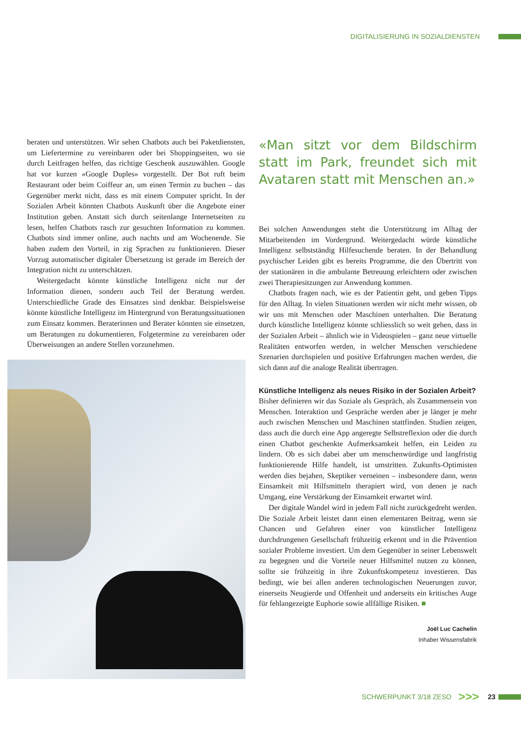DIGITALISIERUNG IN SOZIALDIENSTEN
beraten und unterstützen. Wir sehen Chatbots auch bei Paketdiensten, um Liefertermine zu vereinbaren oder bei Shoppingseiten, wo sie durch Leitfragen helfen, das richtige Geschenk auszuwählen. Google hat vor kurzen «Google Duples» vorgestellt. Der Bot ruft beim Restaurant oder beim Coiffeur an, um einen Termin zu buchen – das Gegenüber merkt nicht, dass es mit einem Computer spricht. In der Sozialen Arbeit könnten Chatbots Auskunft über die Angebote einer Institution geben. Anstatt sich durch seitenlange Internetseiten zu lesen, helfen Chatbots rasch zur gesuchten Information zu kommen. Chatbots sind immer online, auch nachts und am Wochenende. Sie haben zudem den Vorteil, in zig Sprachen zu funktionieren. Dieser Vorzug automatischer digitaler Übersetzung ist gerade im Bereich der Integration nicht zu unterschätzen.
Weitergedacht könnte künstliche Intelligenz nicht nur der Information dienen, sondern auch Teil der Beratung werden. Unterschiedliche Grade des Einsatzes sind denkbar. Beispielsweise könnte künstliche Intelligenz im Hintergrund von Beratungssituationen zum Einsatz kommen. Beraterinnen und Berater könnten sie einsetzen, um Beratungen zu dokumentieren, Folgetermine zu vereinbaren oder Überweisungen an andere Stellen vorzunehmen.
«Man sitzt vor dem Bildschirm statt im Park, freundet sich mit Avataren statt mit Menschen an.»
Bei solchen Anwendungen steht die Unterstützung im Alltag der Mitarbeitenden im Vordergrund. Weitergedacht würde künstliche Intelligenz selbstständig Hilfesuchende beraten. In der Behandlung psychischer Leiden gibt es bereits Programme, die den Übertritt von der stationären in die ambulante Betreuung erleichtern oder zwischen zwei Therapiesitzungen zur Anwendung kommen.
Chatbots fragen nach, wie es der Patientin geht, und geben Tipps für den Alltag. In vielen Situationen werden wir nicht mehr wissen, ob wir uns mit Menschen oder Maschinen unterhalten. Die Beratung durch künstliche Intelligenz könnte schliesslich so weit gehen, dass in der Sozialen Arbeit – ähnlich wie in Videospielen – ganz neue virtuelle Realitäten entworfen werden, in welcher Menschen verschiedene Szenarien durchspielen und positive Erfahrungen machen werden, die sich dann auf die analoge Realität übertragen.
Künstliche Intelligenz als neues Risiko in der Sozialen Arbeit?
Bisher definieren wir das Soziale als Gespräch, als Zusammensein von Menschen. Interaktion und Gespräche werden aber je länger je mehr auch zwischen Menschen und Maschinen stattfinden. Studien zeigen, dass auch die durch eine App angeregte Selbstreflexion oder die durch einen Chatbot geschenkte Aufmerksamkeit helfen, ein Leiden zu lindern. Ob es sich dabei aber um menschenwürdige und langfristig funktionierende Hilfe handelt, ist umstritten. Zukunfts-Optimisten werden dies bejahen, Skeptiker verneinen – insbesondere dann, wenn Einsamkeit mit Hilfsmitteln therapiert wird, von denen je nach Umgang, eine Verstärkung der Einsamkeit erwartet wird.
Der digitale Wandel wird in jedem Fall nicht zurückgedreht werden. Die Soziale Arbeit leistet dann einen elementaren Beitrag, wenn sie Chancen und Gefahren einer von künstlicher Intelligenz durchdrungenen Gesellschaft frühzeitig erkennt und in die Prävention sozialer Probleme investiert. Um dem Gegenüber in seiner Lebenswelt zu begegnen und die Vorteile neuer Hilfsmittel nutzen zu können, sollte sie frühzeitig in ihre Zukunftskompetenz investieren. Das bedingt, wie bei allen anderen technologischen Neuerungen zuvor, einerseits Neugierde und Offenheit und anderseits ein kritisches Auge für fehlangezeigte Euphorie sowie allfällige Risiken. ■
Joël Luc Cachelin
Inhaber Wissensfabrik
SCHWERPUNKT 3/18 ZESO >>> 23